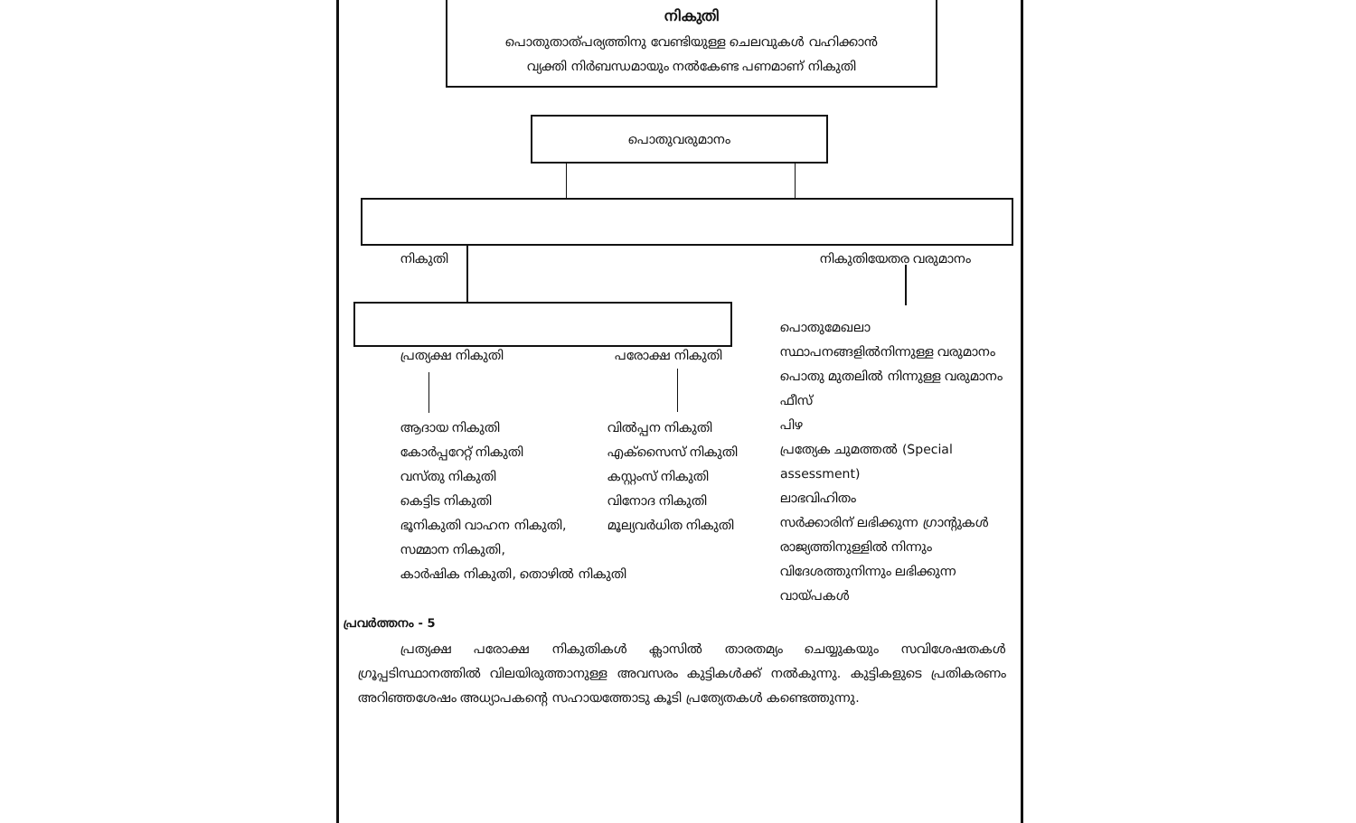നികുതി
പൊതുതാത്പര്യത്തിനു വേണ്ടിയുള്ള ചെലവുകൾ വഹിക്കാൻ
വ്യക്തി നിർബന്ധമായും നൽകേണ്ട പണമാണ് നികുതി
പൊതുവരുമാനം
നികുതി നികുതിയേതര വരുമാനം
പ്രത്യക്ഷ നികുതി പരോക്ഷ നികുതി
ആദായ നികുതി
കോർപ്പറേറ്റ് നികുതി
വസ്തു നികുതി
കെട്ടിട നികുതി
ഭൂനികുതി വാഹന നികുതി,
സമ്മാന നികുതി,
കാർഷിക നികുതി, തൊഴിൽ നികുതി
വിൽപ്പന നികുതി
എക്സൈസ് നികുതി
കസ്റ്റംസ് നികുതി
വിനോദ നികുതി
മൂല്യവർധിത നികുതി
പൊതുമേഖലാ സ്ഥാപനങ്ങളിൽനിന്നുള്ള വരുമാനം
പൊതു മുതലിൽ നിന്നുള്ള വരുമാനം
ഫീസ്
പിഴ
പ്രത്യേക ചുമത്തൽ (Special assessment)
ലാഭവിഹിതം
സർക്കാരിന് ലഭിക്കുന്ന ഗ്രാന്റുകൾ
രാജ്യത്തിനുള്ളിൽ നിന്നും വിദേശത്തുനിന്നും ലഭിക്കുന്ന വായ്പകൾ
പ്രവർത്തനം - 5
പ്രത്യക്ഷ പരോക്ഷ നികുതികൾ ക്ലാസിൽ താരതമ്യം ചെയ്യുകയും സവിശേഷതകൾ ഗ്രൂപ്പടിസ്ഥാനത്തിൽ വിലയിരുത്താനുള്ള അവസരം കുട്ടികൾക്ക് നൽകുന്നു. കുട്ടികളുടെ പ്രതികരണം അറിഞ്ഞശേഷം അധ്യാപകന്റെ സഹായത്തോടു കൂടി പ്രത്യേതകൾ കണ്ടെത്തുന്നു.